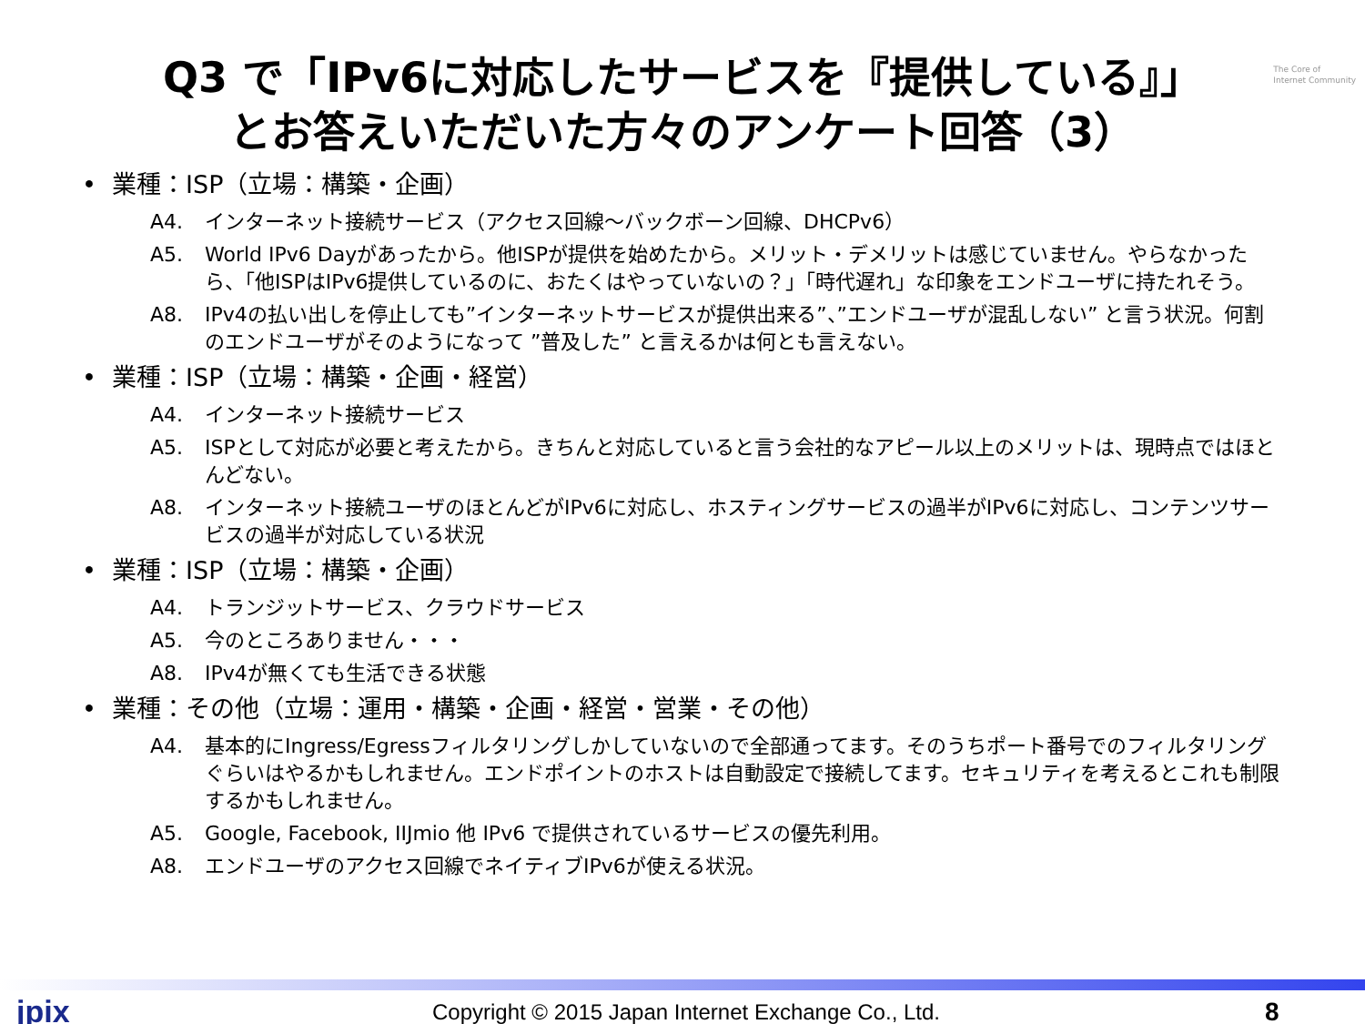The Core of
Internet Community
Q3 で「IPv6に対応したサービスを『提供している』」
とお答えいただいた方々のアンケート回答（3）
• 業種：ISP（立場：構築・企画）
A4. インターネット接続サービス（アクセス回線～バックボーン回線、DHCPv6）
A5. World IPv6 Dayがあったから。他ISPが提供を始めたから。メリット・デメリットは感じていません。やらなかったら、「他ISPはIPv6提供しているのに、おたくはやっていないの？」「時代遅れ」な印象をエンドユーザに持たれそう。
A8. IPv4の払い出しを停止しても”インターネットサービスが提供出来る”、”エンドユーザが混乱しない” と言う状況。何割のエンドユーザがそのようになって ”普及した” と言えるかは何とも言えない。
• 業種：ISP（立場：構築・企画・経営）
A4. インターネット接続サービス
A5. ISPとして対応が必要と考えたから。きちんと対応していると言う会社的なアピール以上のメリットは、現時点ではほとんどない。
A8. インターネット接続ユーザのほとんどがIPv6に対応し、ホスティングサービスの過半がIPv6に対応し、コンテンツサービスの過半が対応している状況
• 業種：ISP（立場：構築・企画）
A4. トランジットサービス、クラウドサービス
A5. 今のところありません・・・
A8. IPv4が無くても生活できる状態
• 業種：その他（立場：運用・構築・企画・経営・営業・その他）
A4. 基本的にIngress/Egressフィルタリングしかしていないので全部通ってます。そのうちポート番号でのフィルタリングぐらいはやるかもしれません。エンドポイントのホストは自動設定で接続してます。セキュリティを考えるとこれも制限するかもしれません。
A5. Google, Facebook, IIJmio 他 IPv6 で提供されているサービスの優先利用。
A8. エンドユーザのアクセス回線でネイティブIPv6が使える状況。
jpix Copyright © 2015 Japan Internet Exchange Co., Ltd. 8